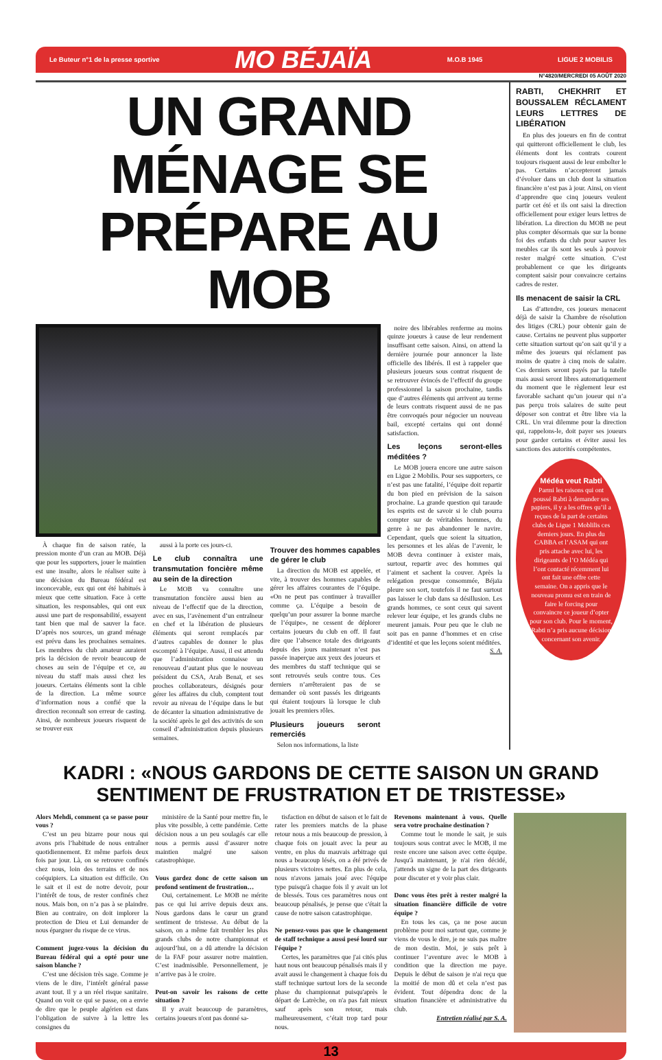Le Buteur n°1 de la presse sportive MO BÉJAÏA M.O.B 1945 LIGUE 2 MOBILIS
N°4820/MERCREDI 05 AOÛT 2020
UN GRAND MÉNAGE SE PRÉPARE AU MOB
À chaque fin de saison ratée, la pression monte d’un cran au MOB. Déjà que pour les supporters, jouer le maintien est une insulte, alors le réaliser suite à une décision du Bureau fédéral est inconcevable, eux qui ont été habitués à mieux que cette situation. Face à cette situation, les responsables, qui ont eux aussi une part de responsabilité, essayent tant bien que mal de sauver la face. D’après nos sources, un grand ménage est prévu dans les prochaines semaines. Les membres du club amateur auraient pris la décision de revoir beaucoup de choses au sein de l’équipe et ce, au niveau du staff mais aussi chez les joueurs. Certains éléments sont la cible de la direction. La même source d’information nous a confié que la direction reconnaît son erreur de casting. Ainsi, de nombreux joueurs risquent de se trouver eux
aussi à la porte ces jours-ci.
Le club connaîtra une transmutation foncière même au sein de la direction
Le MOB va connaître une transmutation foncière aussi bien au niveau de l’effectif que de la direction, avec en sus, l’avènement d’un entraîneur en chef et la libération de plusieurs éléments qui seront remplacés par d’autres capables de donner le plus escompté à l’équipe. Aussi, il est attendu que l’administration connaisse un renouveau d’autant plus que le nouveau président du CSA, Arab Benaï, et ses proches collaborateurs, désignés pour gérer les affaires du club, comptent tout revoir au niveau de l’équipe dans le but de décanter la situation administrative de la société après le gel des activités de son conseil d’administration depuis plusieurs semaines.
Trouver des hommes capables de gérer le club
La direction du MOB est appelée, et vite, à trouver des hommes capables de gérer les affaires courantes de l’équipe. «On ne peut pas continuer à travailler comme ça. L’équipe a besoin de quelqu’un pour assurer la bonne marche de l’équipe», ne cessent de déplorer certains joueurs du club en off. Il faut dire que l’absence totale des dirigeants depuis des jours maintenant n’est pas passée inaperçue aux yeux des joueurs et des membres du staff technique qui se sont retrouvés seuls contre tous. Ces derniers n’arrêteraient pas de se demander où sont passés les dirigeants qui étaient toujours là lorsque le club jouait les premiers rôles.
Plusieurs joueurs seront remerciés
Selon nos informations, la liste
noire des libérables renferme au moins quinze joueurs à cause de leur rendement insuffisant cette saison. Ainsi, on attend la dernière journée pour annoncer la liste officielle des libérés. Il est à rappeler que plusieurs joueurs sous contrat risquent de se retrouver évincés de l’effectif du groupe professionnel la saison prochaine, tandis que d’autres éléments qui arrivent au terme de leurs contrats risquent aussi de ne pas être convoqués pour négocier un nouveau bail, excepté certains qui ont donné satisfaction.
Les leçons seront-elles méditées ?
Le MOB jouera encore une autre saison en Ligue 2 Mobilis. Pour ses supporters, ce n’est pas une fatalité, l’équipe doit repartir du bon pied en prévision de la saison prochaine. La grande question qui taraude les esprits est de savoir si le club pourra compter sur de véritables hommes, du genre à ne pas abandonner le navire. Cependant, quels que soient la situation, les personnes et les aléas de l’avenir, le MOB devra continuer à exister mais, surtout, repartir avec des hommes qui l’aiment et sachent la couver. Après la relégation presque consommée, Béjaïa pleure son sort, toutefois il ne faut surtout pas laisser le club dans sa désillusion. Les grands hommes, ce sont ceux qui savent relever leur équipe, et les grands clubs ne meurent jamais. Pour peu que le club ne soit pas en panne d’hommes et en crise d’identité et que les leçons soient méditées.
S. A.
RABTI, CHEKHRIT ET BOUSSALEM RÉCLAMENT LEURS LETTRES DE LIBÉRATION
En plus des joueurs en fin de contrat qui quitteront officiellement le club, les éléments dont les contrats courent toujours risquent aussi de leur emboîter le pas. Certains n’accepteront jamais d’évoluer dans un club dont la situation financière n’est pas à jour. Ainsi, on vient d’apprendre que cinq joueurs veulent partir cet été et ils ont saisi la direction officiellement pour exiger leurs lettres de libération. La direction du MOB ne peut plus compter désormais que sur la bonne foi des enfants du club pour sauver les meubles car ils sont les seuls à pouvoir rester malgré cette situation. C’est probablement ce que les dirigeants comptent saisir pour convaincre certains cadres de rester.
Ils menacent de saisir la CRL
Las d’attendre, ces joueurs menacent déjà de saisir la Chambre de résolution des litiges (CRL) pour obtenir gain de cause. Certains ne peuvent plus supporter cette situation surtout qu’on sait qu’il y a même des joueurs qui réclament pas moins de quatre à cinq mois de salaire. Ces derniers seront payés par la tutelle mais aussi seront libres automatiquement du moment que le règlement leur est favorable sachant qu’un joueur qui n’a pas perçu trois salaires de suite peut déposer son contrat et être libre via la CRL. Un vrai dilemme pour la direction qui, rappelons-le, doit payer ses joueurs pour garder certains et éviter aussi les sanctions des autorités compétentes.
Médéa veut Rabti
Parmi les raisons qui ont poussé Rabti à demander ses papiers, il y a les offres qu’il a reçues de la part de certains clubs de Ligue 1 Moblilis ces derniers jours. En plus du CABBA et l’ASAM qui ont pris attache avec lui, les dirigeants de l’O Médéa qui l’ont contacté récemment lui ont fait une offre cette semaine. On a appris que le nouveau promu est en train de faire le forcing pour convaincre ce joueur d’opter pour son club. Pour le moment, Rabti n’a pris aucune décision concernant son avenir.
KADRI : «NOUS GARDONS DE CETTE SAISON UN GRAND SENTIMENT DE FRUSTRATION ET DE TRISTESSE»
Alors Mehdi, comment ça se passe pour vous ?
C’est un peu bizarre pour nous qui avons pris l’habitude de nous entraîner quotidiennement. Et même parfois deux fois par jour. Là, on se retrouve confinés chez nous, loin des terrains et de nos coéquipiers. La situation est difficile. On le sait et il est de notre devoir, pour l’intérêt de tous, de rester confinés chez nous. Mais bon, on n’a pas à se plaindre. Bien au contraire, on doit implorer la protection de Dieu et Lui demander de nous épargner du risque de ce virus.
Comment jugez-vous la décision du Bureau fédéral qui a opté pour une saison blanche ?
C’est une décision très sage. Comme je viens de le dire, l’intérêt général passe avant tout. Il y a un réel risque sanitaire. Quand on voit ce qui se passe, on a envie de dire que le peuple algérien est dans l’obligation de suivre à la lettre les consignes du
ministère de la Santé pour mettre fin, le plus vite possible, à cette pandémie. Cette décision nous a un peu soulagés car elle nous a permis aussi d’assurer notre maintien malgré une saison catastrophique.
Vous gardez donc de cette saison un profond sentiment de frustration…
Oui, certainement. Le MOB ne mérite pas ce qui lui arrive depuis deux ans. Nous gardons dans le cœur un grand sentiment de tristesse. Au début de la saison, on a même fait trembler les plus grands clubs de notre championnat et aujourd’hui, on a dû attendre la décision de la FAF pour assurer notre maintien. C’est inadmissible. Personnellement, je n’arrive pas à le croire.
Peut-on savoir les raisons de cette situation ?
Il y avait beaucoup de paramètres, certains joueurs n'ont pas donné sa-
tisfaction en début de saison et le fait de rater les premiers matchs de la phase retour nous a mis beaucoup de pression, à chaque fois on jouait avec la peur au ventre, en plus du mauvais arbitrage qui nous a beaucoup lésés, on a été privés de plusieurs victoires nettes. En plus de cela, nous n'avons jamais joué avec l'équipe type puisqu'à chaque fois il y avait un lot de blessés. Tous ces paramètres nous ont beaucoup pénalisés, je pense que c'était la cause de notre saison catastrophique.
Ne pensez-vous pas que le changement de staff technique a aussi pesé lourd sur l'équipe ?
Certes, les paramètres que j'ai cités plus haut nous ont beaucoup pénalisés mais il y avait aussi le changement à chaque fois du staff technique surtout lors de la seconde phase du championnat puisqu'après le départ de Latrèche, on n'a pas fait mieux sauf après son retour, mais malheureusement, c’était trop tard pour nous.
Revenons maintenant à vous. Quelle sera votre prochaine destination ?
Comme tout le monde le sait, je suis toujours sous contrat avec le MOB, il me reste encore une saison avec cette équipe. Jusqu'à maintenant, je n'ai rien décidé, j'attends un signe de la part des dirigeants pour discuter et y voir plus clair.
Donc vous êtes prêt à rester malgré la situation financière difficile de votre équipe ?
En tous les cas, ça ne pose aucun problème pour moi surtout que, comme je viens de vous le dire, je ne suis pas maître de mon destin. Moi, je suis prêt à continuer l’aventure avec le MOB à condition que la direction me paye. Depuis le début de saison je n'ai reçu que la moitié de mon dû et cela n’est pas évident. Tout dépendra donc de la situation financière et administrative du club.
Entretien réalisé par S. A.
13